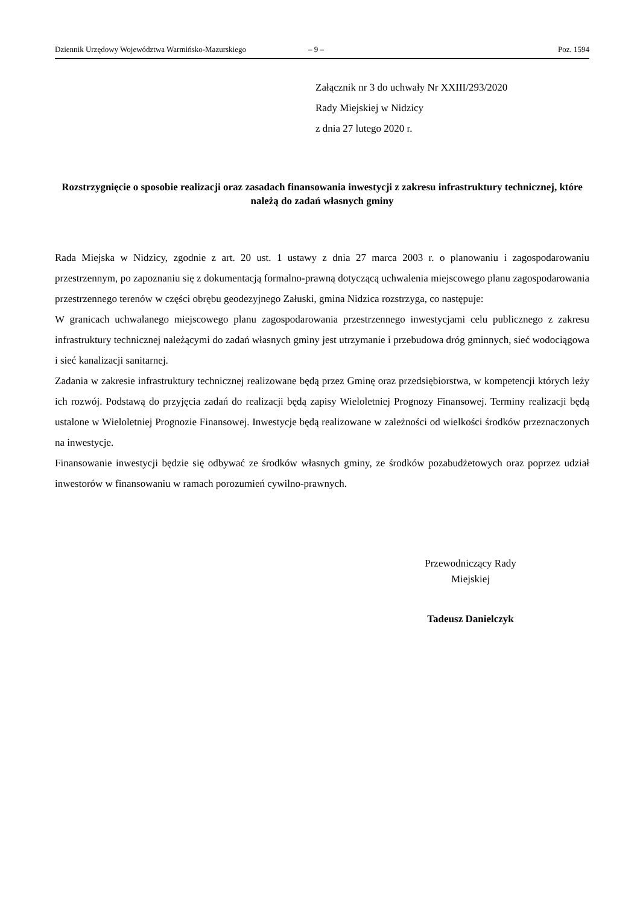Dziennik Urzędowy Województwa Warmińsko-Mazurskiego – 9 – Poz. 1594
Załącznik nr 3 do uchwały Nr XXIII/293/2020
Rady Miejskiej w Nidzicy
z dnia 27 lutego 2020 r.
Rozstrzygnięcie o sposobie realizacji oraz zasadach finansowania inwestycji z zakresu infrastruktury technicznej, które należą do zadań własnych gminy
Rada Miejska w Nidzicy, zgodnie z art. 20 ust. 1 ustawy z dnia 27 marca 2003 r. o planowaniu i zagospodarowaniu przestrzennym, po zapoznaniu się z dokumentacją formalno-prawną dotyczącą uchwalenia miejscowego planu zagospodarowania przestrzennego terenów w części obrębu geodezyjnego Załuski, gmina Nidzica rozstrzyga, co następuje:
W granicach uchwalanego miejscowego planu zagospodarowania przestrzennego inwestycjami celu publicznego z zakresu infrastruktury technicznej należącymi do zadań własnych gminy jest utrzymanie i przebudowa dróg gminnych, sieć wodociągowa i sieć kanalizacji sanitarnej.
Zadania w zakresie infrastruktury technicznej realizowane będą przez Gminę oraz przedsiębiorstwa, w kompetencji których leży ich rozwój. Podstawą do przyjęcia zadań do realizacji będą zapisy Wieloletniej Prognozy Finansowej. Terminy realizacji będą ustalone w Wieloletniej Prognozie Finansowej. Inwestycje będą realizowane w zależności od wielkości środków przeznaczonych na inwestycje.
Finansowanie inwestycji będzie się odbywać ze środków własnych gminy, ze środków pozabudżetowych oraz poprzez udział inwestorów w finansowaniu w ramach porozumień cywilno-prawnych.
Przewodniczący Rady
Miejskiej
Tadeusz Danielczyk